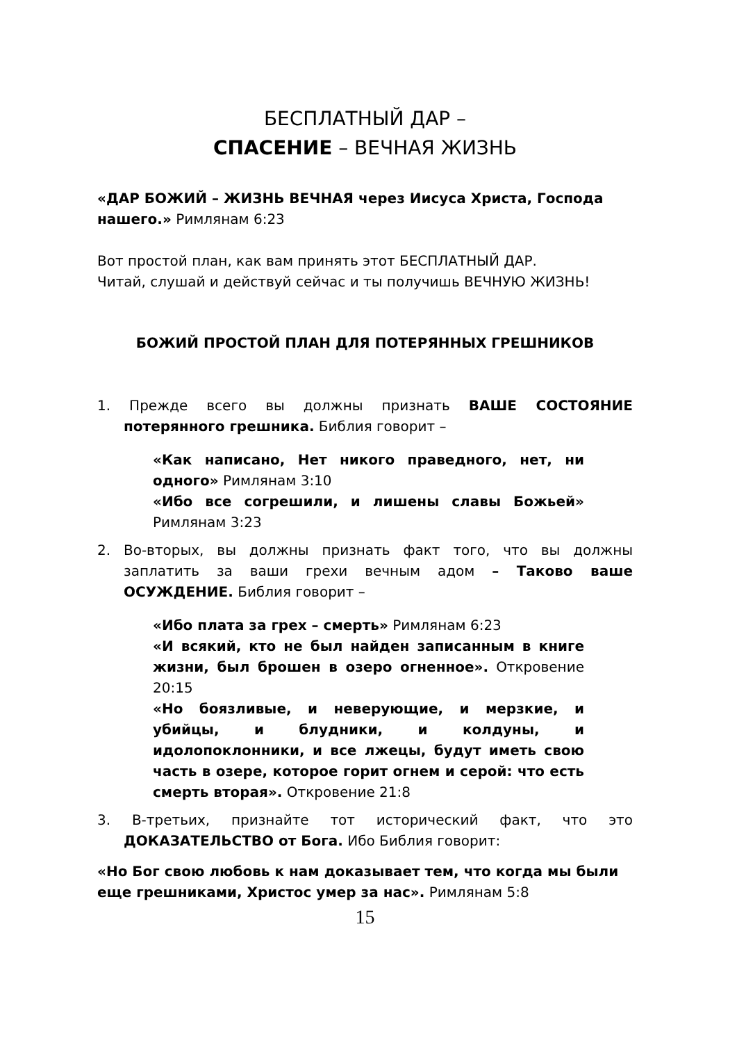БЕСПЛАТНЫЙ ДАР –
СПАСЕНИЕ – ВЕЧНАЯ ЖИЗНЬ
«ДАР БОЖИЙ – ЖИЗНЬ ВЕЧНАЯ через Иисуса Христа, Господа нашего.» Римлянам 6:23
Вот простой план, как вам принять этот БЕСПЛАТНЫЙ ДАР.
Читай, слушай и действуй сейчас и ты получишь ВЕЧНУЮ ЖИЗНЬ!
БОЖИЙ ПРОСТОЙ ПЛАН ДЛЯ ПОТЕРЯННЫХ ГРЕШНИКОВ
1. Прежде всего вы должны признать ВАШЕ СОСТОЯНИЕ потерянного грешника. Библия говорит –
«Как написано, Нет никого праведного, нет, ни одного» Римлянам 3:10
«Ибо все согрешили, и лишены славы Божьей» Римлянам 3:23
2. Во-вторых, вы должны признать факт того, что вы должны заплатить за ваши грехи вечным адом – Таково ваше ОСУЖДЕНИЕ. Библия говорит –
«Ибо плата за грех – смерть» Римлянам 6:23
«И всякий, кто не был найден записанным в книге жизни, был брошен в озеро огненное». Откровение 20:15
«Но боязливые, и неверующие, и мерзкие, и убийцы, и блудники, и колдуны, и идолопоклонники, и все лжецы, будут иметь свою часть в озере, которое горит огнем и серой: что есть смерть вторая». Откровение 21:8
3. В-третьих, признайте тот исторический факт, что это ДОКАЗАТЕЛЬСТВО от Бога. Ибо Библия говорит:
«Но Бог свою любовь к нам доказывает тем, что когда мы были еще грешниками, Христос умер за нас». Римлянам 5:8
15